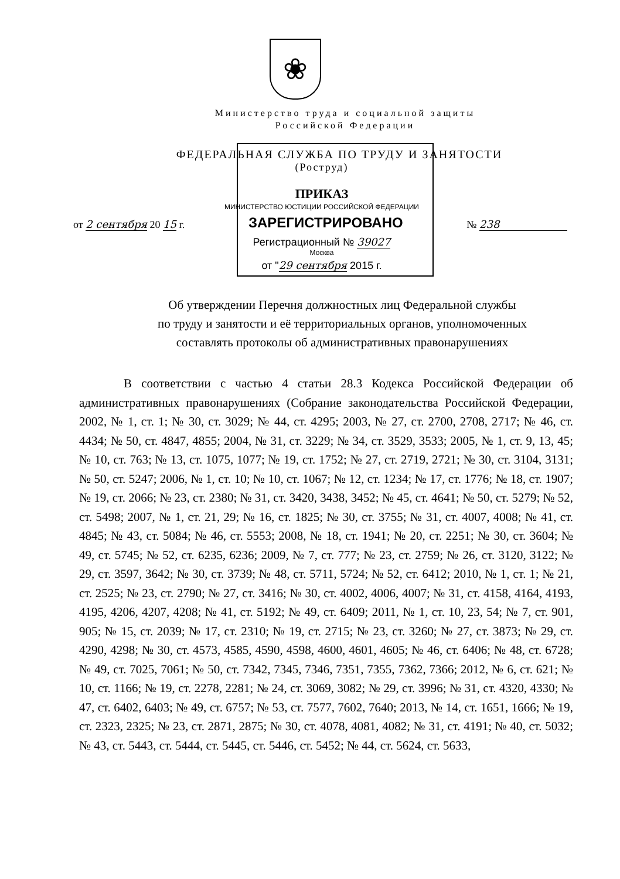❀
Министерство труда и социальной защиты
Российской Федерации
ФЕДЕРАЛЬНАЯ СЛУЖБА ПО ТРУДУ И ЗАНЯТОСТИ
(Роструд)
ПРИКАЗ
МИНИСТЕРСТВО ЮСТИЦИИ РОССИЙСКОЙ ФЕДЕРАЦИИ
от 2 сентября 20 15 г. ЗАРЕГИСТРИРОВАНО № 238
Регистрационный № 39027
Москва
от "29 сентября 2015 г.
Об утверждении Перечня должностных лиц Федеральной службы
по труду и занятости и её территориальных органов, уполномоченных
составлять протоколы об административных правонарушениях
В соответствии с частью 4 статьи 28.3 Кодекса Российской Федерации об административных правонарушениях (Собрание законодательства Российской Федерации, 2002, № 1, ст. 1; № 30, ст. 3029; № 44, ст. 4295; 2003, № 27, ст. 2700, 2708, 2717; № 46, ст. 4434; № 50, ст. 4847, 4855; 2004, № 31, ст. 3229; № 34, ст. 3529, 3533; 2005, № 1, ст. 9, 13, 45; № 10, ст. 763; № 13, ст. 1075, 1077; № 19, ст. 1752; № 27, ст. 2719, 2721; № 30, ст. 3104, 3131; № 50, ст. 5247; 2006, № 1, ст. 10; № 10, ст. 1067; № 12, ст. 1234; № 17, ст. 1776; № 18, ст. 1907; № 19, ст. 2066; № 23, ст. 2380; № 31, ст. 3420, 3438, 3452; № 45, ст. 4641; № 50, ст. 5279; № 52, ст. 5498; 2007, № 1, ст. 21, 29; № 16, ст. 1825; № 30, ст. 3755; № 31, ст. 4007, 4008; № 41, ст. 4845; № 43, ст. 5084; № 46, ст. 5553; 2008, № 18, ст. 1941; № 20, ст. 2251; № 30, ст. 3604; № 49, ст. 5745; № 52, ст. 6235, 6236; 2009, № 7, ст. 777; № 23, ст. 2759; № 26, ст. 3120, 3122; № 29, ст. 3597, 3642; № 30, ст. 3739; № 48, ст. 5711, 5724; № 52, ст. 6412; 2010, № 1, ст. 1; № 21, ст. 2525; № 23, ст. 2790; № 27, ст. 3416; № 30, ст. 4002, 4006, 4007; № 31, ст. 4158, 4164, 4193, 4195, 4206, 4207, 4208; № 41, ст. 5192; № 49, ст. 6409; 2011, № 1, ст. 10, 23, 54; № 7, ст. 901, 905; № 15, ст. 2039; № 17, ст. 2310; № 19, ст. 2715; № 23, ст. 3260; № 27, ст. 3873; № 29, ст. 4290, 4298; № 30, ст. 4573, 4585, 4590, 4598, 4600, 4601, 4605; № 46, ст. 6406; № 48, ст. 6728; № 49, ст. 7025, 7061; № 50, ст. 7342, 7345, 7346, 7351, 7355, 7362, 7366; 2012, № 6, ст. 621; № 10, ст. 1166; № 19, ст. 2278, 2281; № 24, ст. 3069, 3082; № 29, ст. 3996; № 31, ст. 4320, 4330; № 47, ст. 6402, 6403; № 49, ст. 6757; № 53, ст. 7577, 7602, 7640; 2013, № 14, ст. 1651, 1666; № 19, ст. 2323, 2325; № 23, ст. 2871, 2875; № 30, ст. 4078, 4081, 4082; № 31, ст. 4191; № 40, ст. 5032; № 43, ст. 5443, ст. 5444, ст. 5445, ст. 5446, ст. 5452; № 44, ст. 5624, ст. 5633,